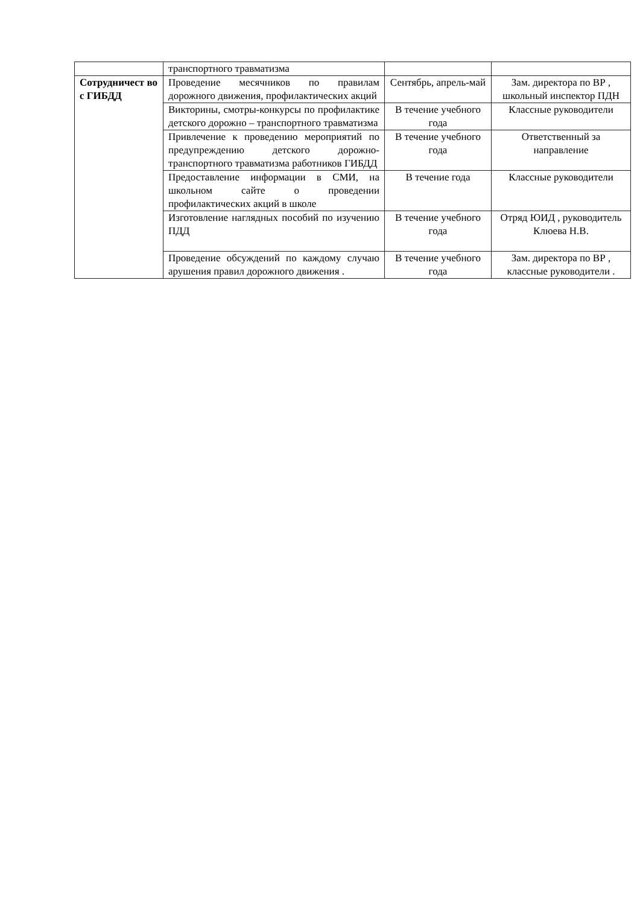| | транспортного травматизма | | |
| Сотрудничест во с ГИБДД | Проведение месячников по правилам дорожного движения, профилактических акций | Сентябрь, апрель-май | Зам. директора по ВР , школьный инспектор ПДН |
| | Викторины, смотры-конкурсы по профилактике детского дорожно – транспортного травматизма | В течение учебного года | Классные руководители |
| | Привлечение к проведению мероприятий по предупреждению детского дорожно-транспортного травматизма работников ГИБДД | В течение учебного года | Ответственный за направление |
| | Предоставление информации в СМИ, на школьном сайте о проведении профилактических акций в школе | В течение года | Классные руководители |
| | Изготовление наглядных пособий по изучению ПДД | В течение учебного года | Отряд ЮИД , руководитель Клюева Н.В. |
| | Проведение обсуждений по каждому случаю арушения правил дорожного движения . | В течение учебного года | Зам. директора по ВР , классные руководители . |